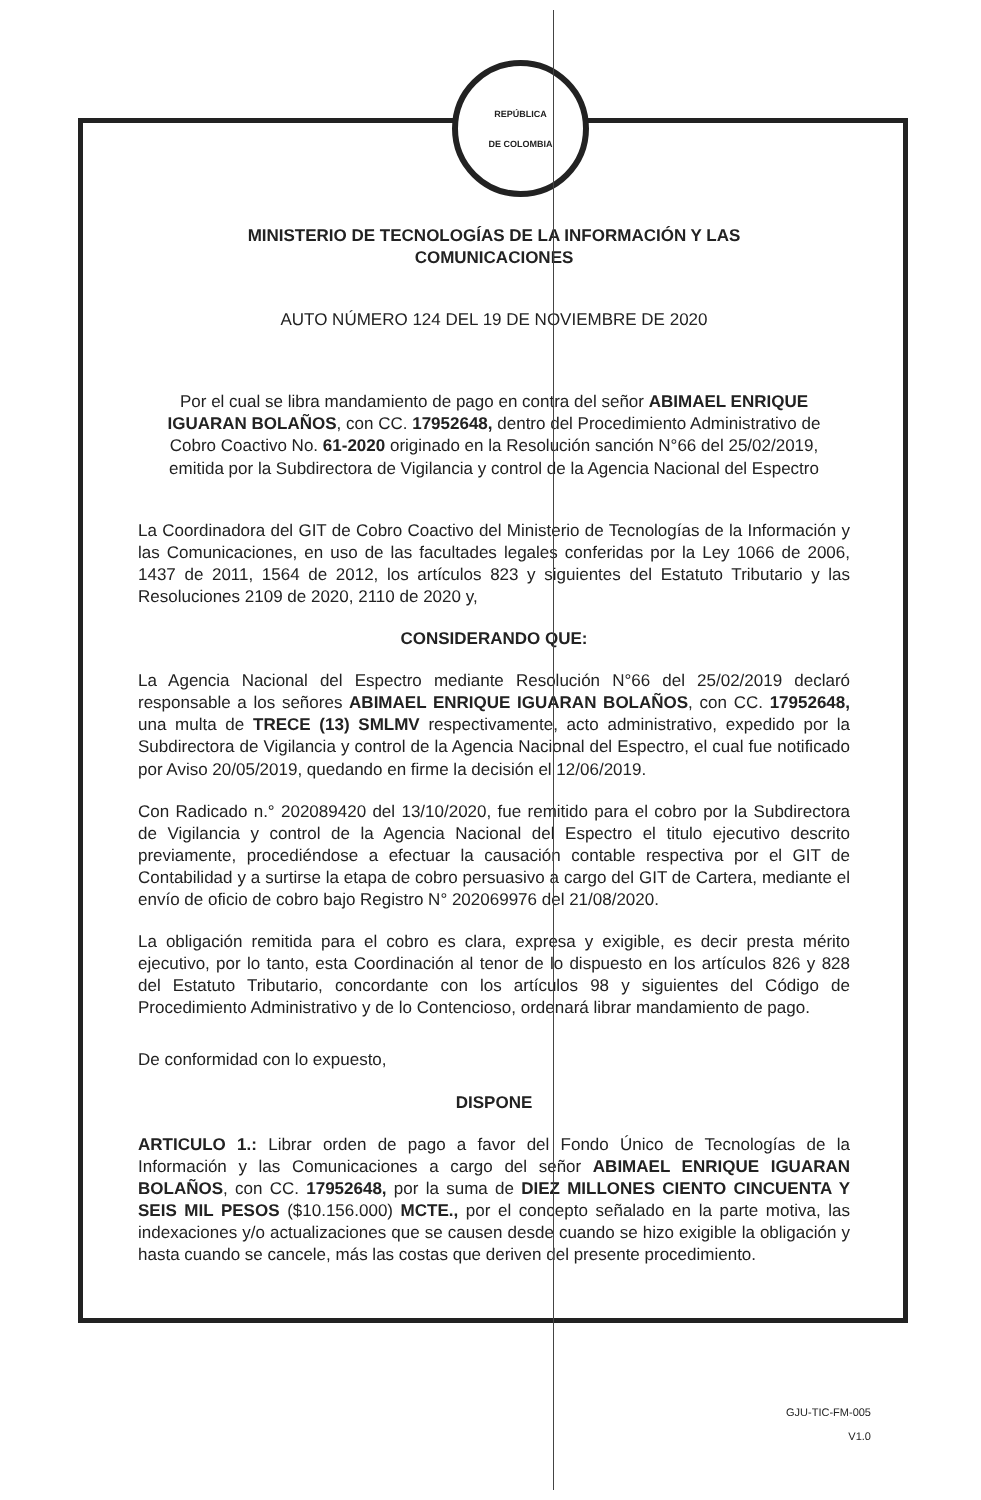REPÚBLICA
DE COLOMBIA
MINISTERIO DE TECNOLOGÍAS DE LA INFORMACIÓN Y LAS
COMUNICACIONES
AUTO NÚMERO 124 DEL 19 DE NOVIEMBRE DE 2020
Por el cual se libra mandamiento de pago en contra del señor ABIMAEL ENRIQUE IGUARAN BOLAÑOS, con CC. 17952648, dentro del Procedimiento Administrativo de Cobro Coactivo No. 61-2020 originado en la Resolución sanción N°66 del 25/02/2019, emitida por la Subdirectora de Vigilancia y control de la Agencia Nacional del Espectro
La Coordinadora del GIT de Cobro Coactivo del Ministerio de Tecnologías de la Información y las Comunicaciones, en uso de las facultades legales conferidas por la Ley 1066 de 2006, 1437 de 2011, 1564 de 2012, los artículos 823 y siguientes del Estatuto Tributario y las Resoluciones 2109 de 2020, 2110 de 2020 y,
CONSIDERANDO QUE:
La Agencia Nacional del Espectro mediante Resolución N°66 del 25/02/2019 declaró responsable a los señores ABIMAEL ENRIQUE IGUARAN BOLAÑOS, con CC. 17952648, una multa de TRECE (13) SMLMV respectivamente, acto administrativo, expedido por la Subdirectora de Vigilancia y control de la Agencia Nacional del Espectro, el cual fue notificado por Aviso 20/05/2019, quedando en firme la decisión el 12/06/2019.
Con Radicado n.° 202089420 del 13/10/2020, fue remitido para el cobro por la Subdirectora de Vigilancia y control de la Agencia Nacional del Espectro el titulo ejecutivo descrito previamente, procediéndose a efectuar la causación contable respectiva por el GIT de Contabilidad y a surtirse la etapa de cobro persuasivo a cargo del GIT de Cartera, mediante el envío de oficio de cobro bajo Registro N° 202069976 del 21/08/2020.
La obligación remitida para el cobro es clara, expresa y exigible, es decir presta mérito ejecutivo, por lo tanto, esta Coordinación al tenor de lo dispuesto en los artículos 826 y 828 del Estatuto Tributario, concordante con los artículos 98 y siguientes del Código de Procedimiento Administrativo y de lo Contencioso, ordenará librar mandamiento de pago.
De conformidad con lo expuesto,
DISPONE
ARTICULO 1.: Librar orden de pago a favor del Fondo Único de Tecnologías de la Información y las Comunicaciones a cargo del señor ABIMAEL ENRIQUE IGUARAN BOLAÑOS, con CC. 17952648, por la suma de DIEZ MILLONES CIENTO CINCUENTA Y SEIS MIL PESOS ($10.156.000) MCTE., por el concepto señalado en la parte motiva, las indexaciones y/o actualizaciones que se causen desde cuando se hizo exigible la obligación y hasta cuando se cancele, más las costas que deriven del presente procedimiento.
GJU-TIC-FM-005
V1.0